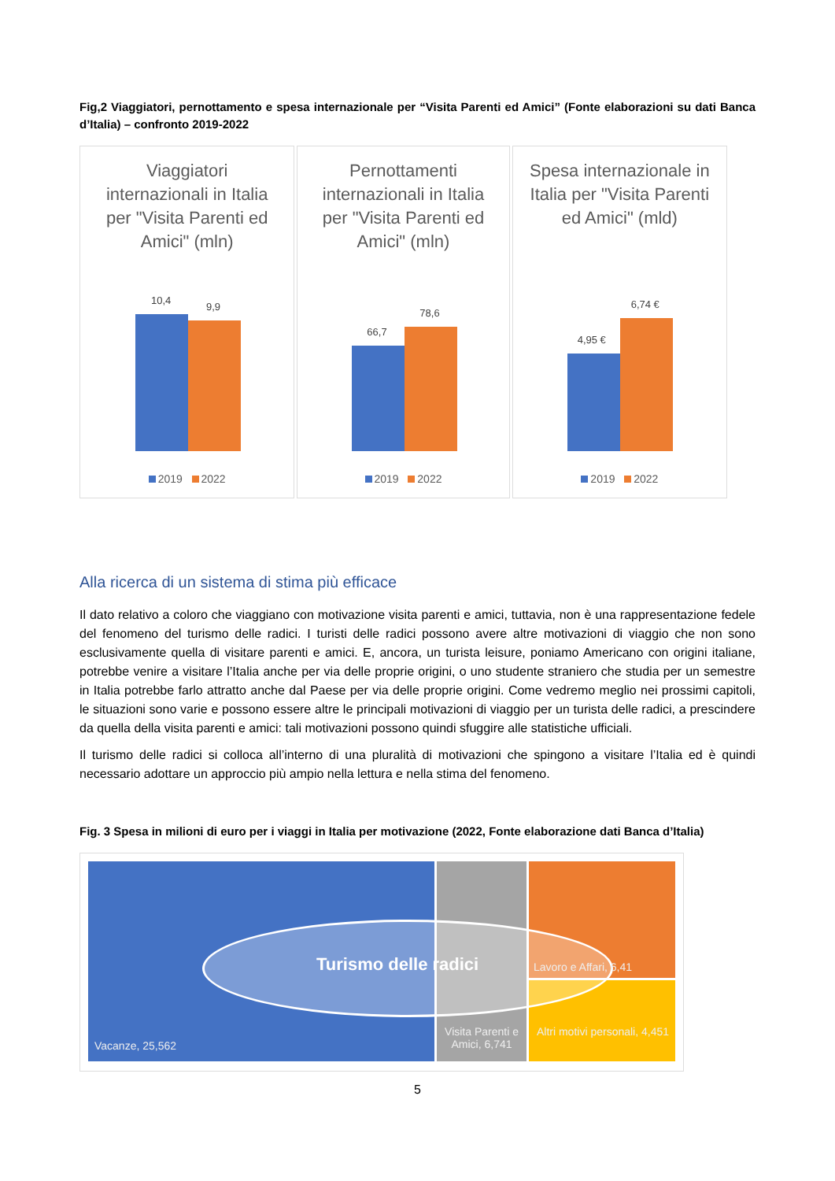Fig,2 Viaggiatori, pernottamento e spesa internazionale per “Visita Parenti ed Amici” (Fonte elaborazioni su dati Banca d’Italia) – confronto 2019-2022
Viaggiatori internazionali in Italia per "Visita Parenti ed Amici" (mln)
10,4
9,9
2019 2022
Pernottamenti internazionali in Italia per "Visita Parenti ed Amici" (mln)
66,7
78,6
2019 2022
Spesa internazionale in Italia per "Visita Parenti ed Amici" (mld)
4,95 €
6,74 €
2019 2022
Alla ricerca di un sistema di stima più efficace
Il dato relativo a coloro che viaggiano con motivazione visita parenti e amici, tuttavia, non è una rappresentazione fedele del fenomeno del turismo delle radici. I turisti delle radici possono avere altre motivazioni di viaggio che non sono esclusivamente quella di visitare parenti e amici. E, ancora, un turista leisure, poniamo Americano con origini italiane, potrebbe venire a visitare l’Italia anche per via delle proprie origini, o uno studente straniero che studia per un semestre in Italia potrebbe farlo attratto anche dal Paese per via delle proprie origini. Come vedremo meglio nei prossimi capitoli, le situazioni sono varie e possono essere altre le principali motivazioni di viaggio per un turista delle radici, a prescindere da quella della visita parenti e amici: tali motivazioni possono quindi sfuggire alle statistiche ufficiali.
Il turismo delle radici si colloca all’interno di una pluralità di motivazioni che spingono a visitare l’Italia ed è quindi necessario adottare un approccio più ampio nella lettura e nella stima del fenomeno.
Fig. 3 Spesa in milioni di euro per i viaggi in Italia per motivazione (2022, Fonte elaborazione dati Banca d’Italia)
Turismo delle radici Lavoro e Affari, 6,41
Vacanze, 25,562
Visita Parenti e Amici, 6,741
Altri motivi personali, 4,451
5